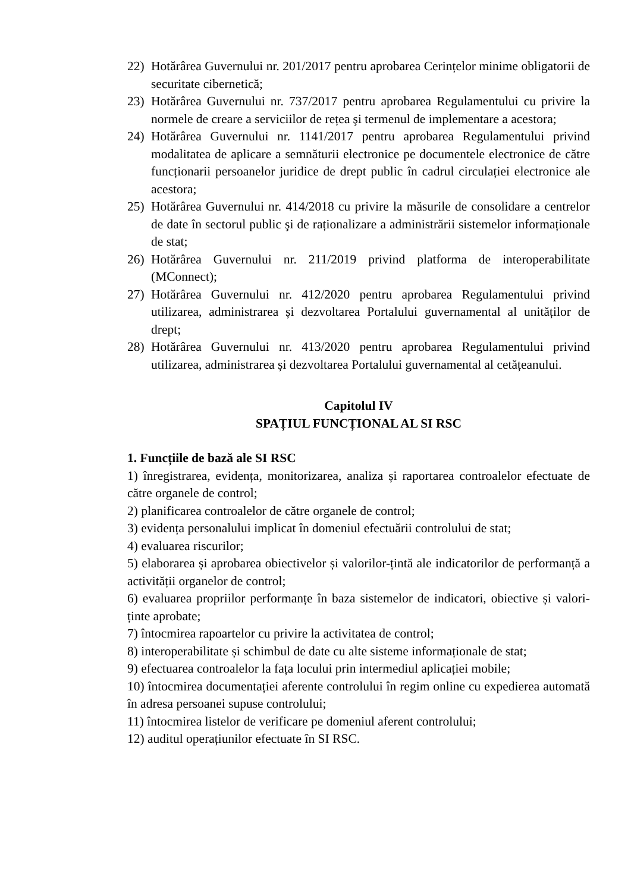22) Hotărârea Guvernului nr. 201/2017 pentru aprobarea Cerințelor minime obligatorii de securitate cibernetică;
23) Hotărârea Guvernului nr. 737/2017 pentru aprobarea Regulamentului cu privire la normele de creare a serviciilor de rețea şi termenul de implementare a acestora;
24) Hotărârea Guvernului nr. 1141/2017 pentru aprobarea Regulamentului privind modalitatea de aplicare a semnăturii electronice pe documentele electronice de către funcționarii persoanelor juridice de drept public în cadrul circulației electronice ale acestora;
25) Hotărârea Guvernului nr. 414/2018 cu privire la măsurile de consolidare a centrelor de date în sectorul public şi de raționalizare a administrării sistemelor informaționale de stat;
26) Hotărârea Guvernului nr. 211/2019 privind platforma de interoperabilitate (MConnect);
27) Hotărârea Guvernului nr. 412/2020 pentru aprobarea Regulamentului privind utilizarea, administrarea și dezvoltarea Portalului guvernamental al unităților de drept;
28) Hotărârea Guvernului nr. 413/2020 pentru aprobarea Regulamentului privind utilizarea, administrarea și dezvoltarea Portalului guvernamental al cetățeanului.
Capitolul IV
SPAȚIUL FUNCȚIONAL AL SI RSC
1. Funcțiile de bază ale SI RSC
1) înregistrarea, evidența, monitorizarea, analiza și raportarea controalelor efectuate de către organele de control;
2) planificarea controalelor de către organele de control;
3) evidența personalului implicat în domeniul efectuării controlului de stat;
4) evaluarea riscurilor;
5) elaborarea și aprobarea obiectivelor și valorilor-țintă ale indicatorilor de performanță a activității organelor de control;
6) evaluarea propriilor performanțe în baza sistemelor de indicatori, obiective și valori-ținte aprobate;
7) întocmirea rapoartelor cu privire la activitatea de control;
8) interoperabilitate și schimbul de date cu alte sisteme informaționale de stat;
9) efectuarea controalelor la fața locului prin intermediul aplicației mobile;
10) întocmirea documentației aferente controlului în regim online cu expedierea automată în adresa persoanei supuse controlului;
11) întocmirea listelor de verificare pe domeniul aferent controlului;
12) auditul operațiunilor efectuate în SI RSC.